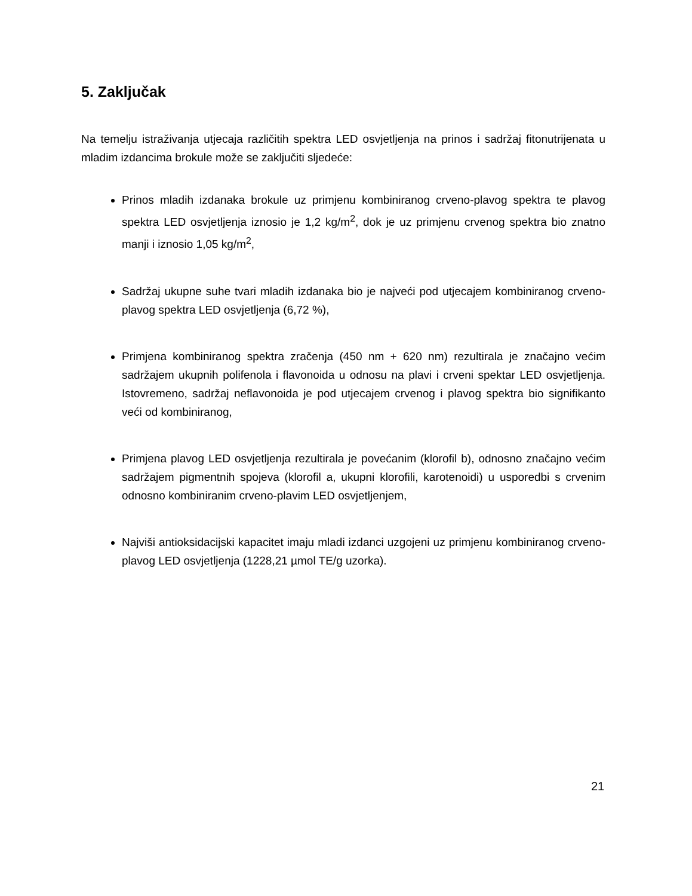5. Zaključak
Na temelju istraživanja utjecaja različitih spektra LED osvjetljenja na prinos i sadržaj fitonutrijenata u mladim izdancima brokule može se zaključiti sljedeće:
Prinos mladih izdanaka brokule uz primjenu kombiniranog crveno-plavog spektra te plavog spektra LED osvjetljenja iznosio je 1,2 kg/m<sup>2</sup>, dok je uz primjenu crvenog spektra bio znatno manji i iznosio 1,05 kg/m<sup>2</sup>,
Sadržaj ukupne suhe tvari mladih izdanaka bio je najveći pod utjecajem kombiniranog crveno-plavog spektra LED osvjetljenja (6,72 %),
Primjena kombiniranog spektra zračenja (450 nm + 620 nm) rezultirala je značajno većim sadržajem ukupnih polifenola i flavonoida u odnosu na plavi i crveni spektar LED osvjetljenja. Istovremeno, sadržaj neflavonoida je pod utjecajem crvenog i plavog spektra bio signifikanto veći od kombiniranog,
Primjena plavog LED osvjetljenja rezultirala je povećanim (klorofil b), odnosno značajno većim sadržajem pigmentnih spojeva (klorofil a, ukupni klorofili, karotenoidi) u usporedbi s crvenim odnosno kombiniranim crveno-plavim LED osvjetljenjem,
Najviši antioksidacijski kapacitet imaju mladi izdanci uzgojeni uz primjenu kombiniranog crveno-plavog LED osvjetljenja (1228,21 µmol TE/g uzorka).
21